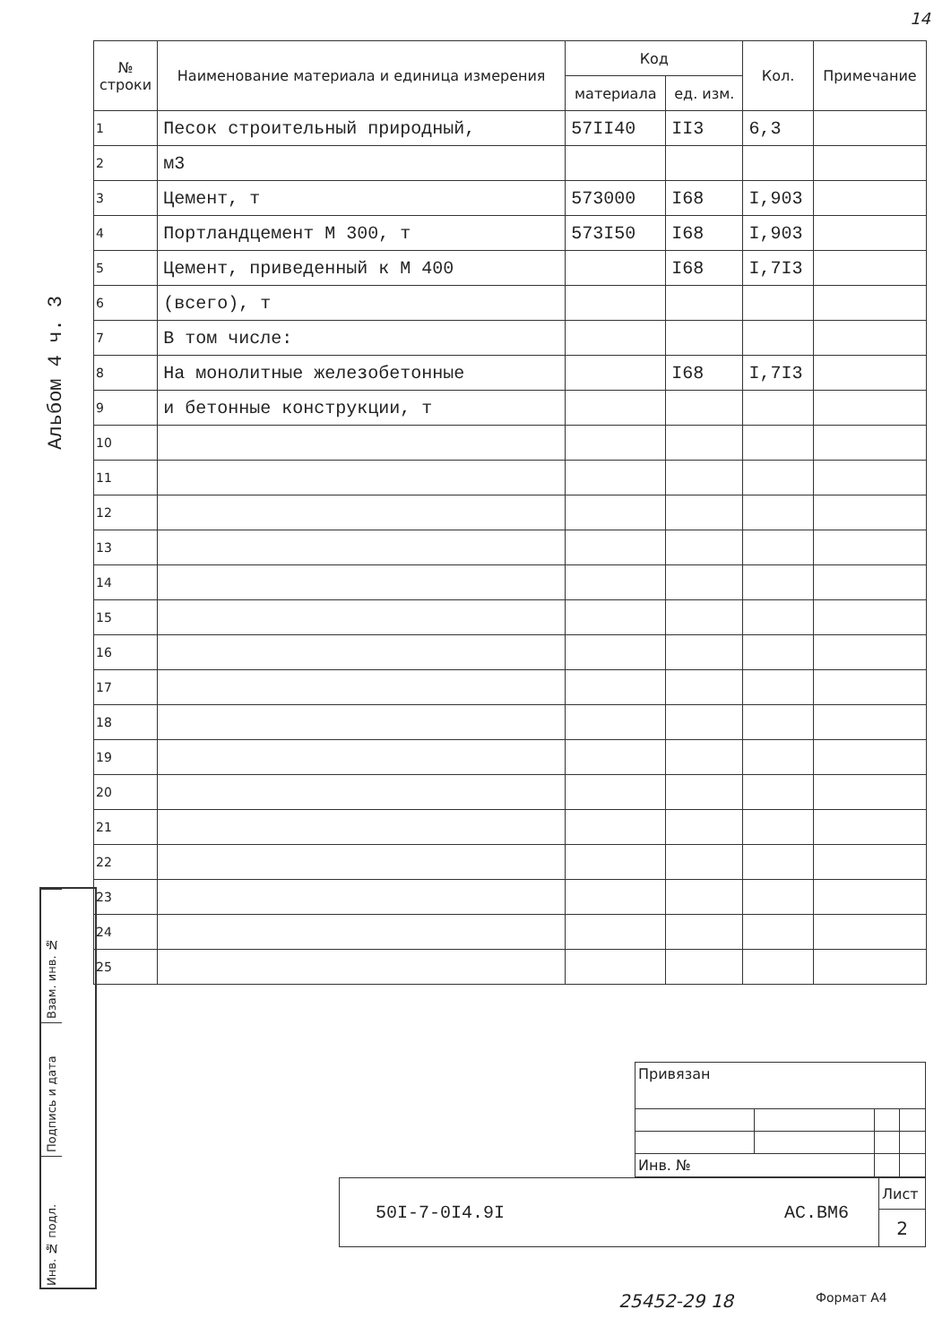14
Альбом 4 ч. 3
Взам. инв. №
Подпись и дата
Инв. № подл.
| № строки | Наименование материала и единица измерения | Код | | Кол. | Примечание |
| --- | --- | --- | --- | --- | --- |
| | | материала | ед. изм. | | |
| 1 | Песок строительный природный, | 57II40 | II3 | 6,3 | |
| 2 | м3 | | | | |
| 3 | Цемент, т | 573000 | I68 | I,903 | |
| 4 | Портландцемент М 300, т | 573I50 | I68 | I,903 | |
| 5 | Цемент, приведенный к М 400 | | I68 | I,7I3 | |
| 6 | (всего), т | | | | |
| 7 | В том числе: | | | | |
| 8 | На монолитные железобетонные | | I68 | I,7I3 | |
| 9 | и бетонные конструкции, т | | | | |
| 10 | | | | | |
| 11 | | | | | |
| 12 | | | | | |
| 13 | | | | | |
| 14 | | | | | |
| 15 | | | | | |
| 16 | | | | | |
| 17 | | | | | |
| 18 | | | | | |
| 19 | | | | | |
| 20 | | | | | |
| 21 | | | | | |
| 22 | | | | | |
| 23 | | | | | |
| 24 | | | | | |
| 25 | | | | | |
| Привязан | | | |
| Инв. № | | | |
| 50I-7-0I4.9I АС.ВМ6 | Лист |
| | 2 |
25452-29 18 Формат А4